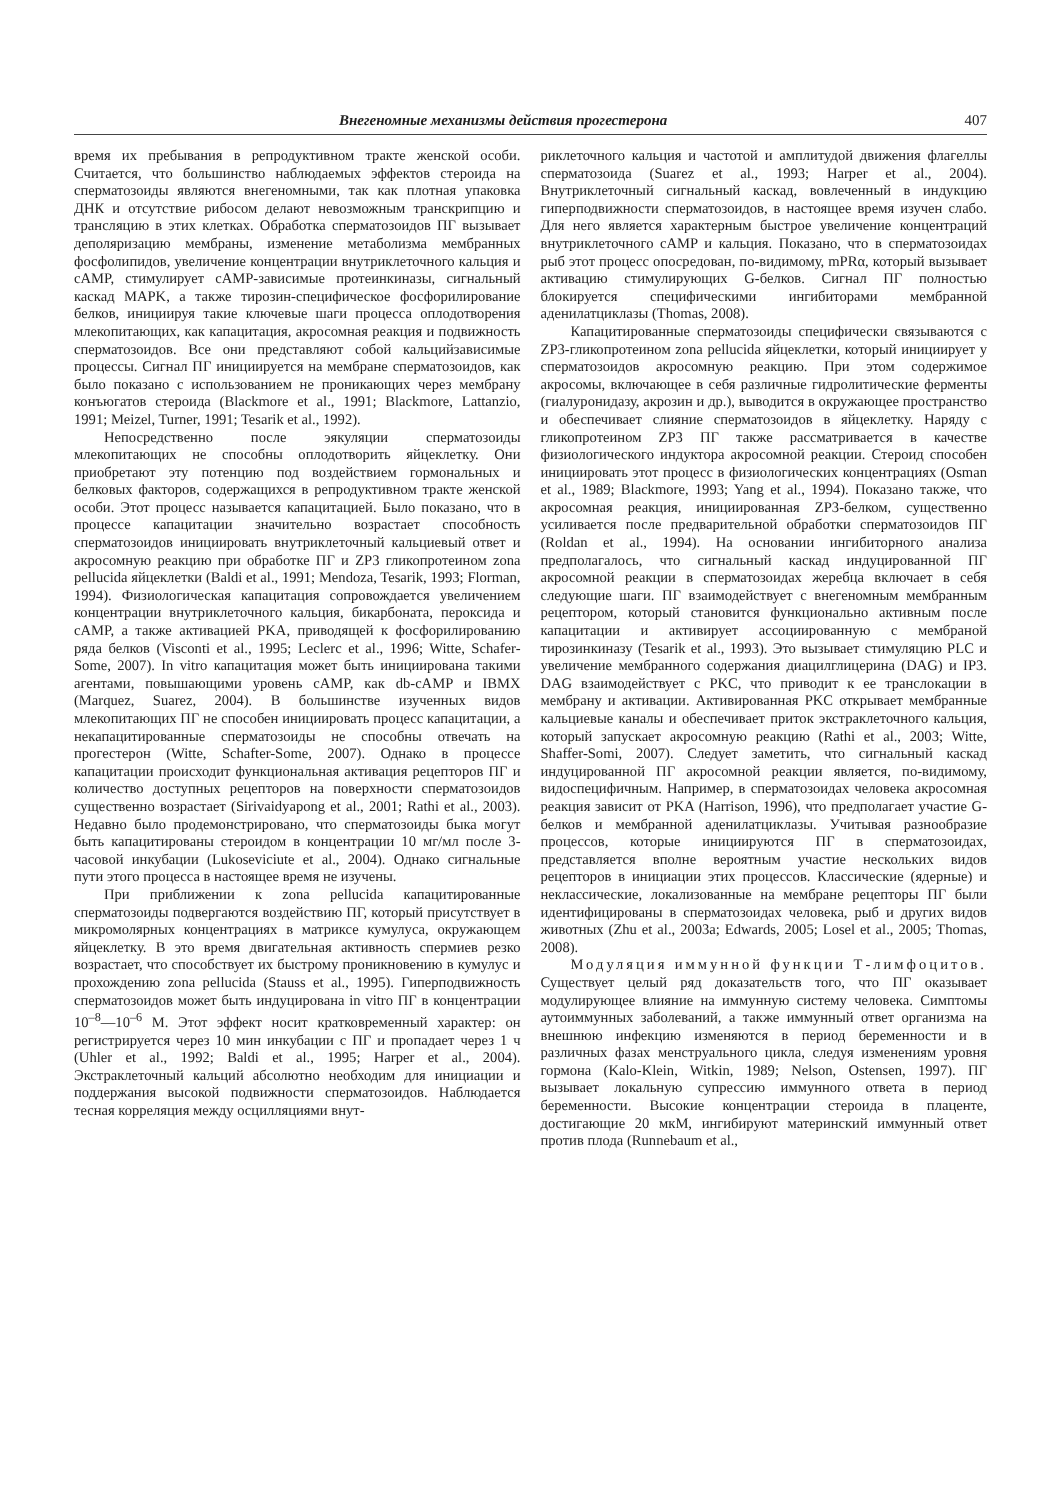Внегеномные механизмы действия прогестерона 407
время их пребывания в репродуктивном тракте женской особи. Считается, что большинство наблюдаемых эффектов стероида на сперматозоиды являются внегеномными, так как плотная упаковка ДНК и отсутствие рибосом делают невозможным транскрипцию и трансляцию в этих клетках. Обработка сперматозоидов ПГ вызывает деполяризацию мембраны, изменение метаболизма мембранных фосфолипидов, увеличение концентрации внутриклеточного кальция и cAMP, стимулирует cAMP-зависимые протеинкиназы, сигнальный каскад MAPK, а также тирозин-специфическое фосфорилирование белков, инициируя такие ключевые шаги процесса оплодотворения млекопитающих, как капацитация, акросомная реакция и подвижность сперматозоидов. Все они представляют собой кальцийзависимые процессы. Сигнал ПГ инициируется на мембране сперматозоидов, как было показано с использованием не проникающих через мембрану конъюгатов стероида (Blackmore et al., 1991; Blackmore, Lattanzio, 1991; Meizel, Turner, 1991; Tesarik et al., 1992).
Непосредственно после эякуляции сперматозоиды млекопитающих не способны оплодотворить яйцеклетку. Они приобретают эту потенцию под воздействием гормональных и белковых факторов, содержащихся в репродуктивном тракте женской особи. Этот процесс называется капацитацией. Было показано, что в процессе капацитации значительно возрастает способность сперматозоидов инициировать внутриклеточный кальциевый ответ и акросомную реакцию при обработке ПГ и ZP3 гликопротеином zona pellucida яйцеклетки (Baldi et al., 1991; Mendoza, Tesarik, 1993; Florman, 1994). Физиологическая капацитация сопровождается увеличением концентрации внутриклеточного кальция, бикарбоната, пероксида и cAMP, а также активацией PKA, приводящей к фосфорилированию ряда белков (Visconti et al., 1995; Leclerc et al., 1996; Witte, Schafer-Some, 2007). In vitro капацитация может быть инициирована такими агентами, повышающими уровень cAMP, как db-cAMP и IBMX (Marquez, Suarez, 2004). В большинстве изученных видов млекопитающих ПГ не способен инициировать процесс капацитации, а некапацитированные сперматозоиды не способны отвечать на прогестерон (Witte, Schafter-Some, 2007). Однако в процессе капацитации происходит функциональная активация рецепторов ПГ и количество доступных рецепторов на поверхности сперматозоидов существенно возрастает (Sirivaidyapong et al., 2001; Rathi et al., 2003). Недавно было продемонстрировано, что сперматозоиды быка могут быть капацитированы стероидом в концентрации 10 мг/мл после 3-часовой инкубации (Lukoseviciute et al., 2004). Однако сигнальные пути этого процесса в настоящее время не изучены.
При приближении к zona pellucida капацитированные сперматозоиды подвергаются воздействию ПГ, который присутствует в микромолярных концентрациях в матриксе кумулуса, окружающем яйцеклетку. В это время двигательная активность спермиев резко возрастает, что способствует их быстрому проникновению в кумулус и прохождению zona pellucida (Stauss et al., 1995). Гиперподвижность сперматозоидов может быть индуцирована in vitro ПГ в концентрации 10<sup>–8</sup>—10<sup>–6</sup> М. Этот эффект носит кратковременный характер: он регистрируется через 10 мин инкубации с ПГ и пропадает через 1 ч (Uhler et al., 1992; Baldi et al., 1995; Harper et al., 2004). Экстраклеточный кальций абсолютно необходим для инициации и поддержания высокой подвижности сперматозоидов. Наблюдается тесная корреляция между осцилляциями внут-
риклеточного кальция и частотой и амплитудой движения флагеллы сперматозоида (Suarez et al., 1993; Harper et al., 2004). Внутриклеточный сигнальный каскад, вовлеченный в индукцию гиперподвижности сперматозоидов, в настоящее время изучен слабо. Для него является характерным быстрое увеличение концентраций внутриклеточного cAMP и кальция. Показано, что в сперматозоидах рыб этот процесс опосредован, по-видимому, mPRα, который вызывает активацию стимулирующих G-белков. Сигнал ПГ полностью блокируется специфическими ингибиторами мембранной аденилатциклазы (Thomas, 2008).
Капацитированные сперматозоиды специфически связываются с ZP3-гликопротеином zona pellucida яйцеклетки, который инициирует у сперматозоидов акросомную реакцию. При этом содержимое акросомы, включающее в себя различные гидролитические ферменты (гиалуронидазу, акрозин и др.), выводится в окружающее пространство и обеспечивает слияние сперматозоидов в яйцеклетку. Наряду с гликопротеином ZP3 ПГ также рассматривается в качестве физиологического индуктора акросомной реакции. Стероид способен инициировать этот процесс в физиологических концентрациях (Osman et al., 1989; Blackmore, 1993; Yang et al., 1994). Показано также, что акросомная реакция, инициированная ZP3-белком, существенно усиливается после предварительной обработки сперматозоидов ПГ (Roldan et al., 1994). На основании ингибиторного анализа предполагалось, что сигнальный каскад индуцированной ПГ акросомной реакции в сперматозоидах жеребца включает в себя следующие шаги. ПГ взаимодействует с внегеномным мембранным рецептором, который становится функционально активным после капацитации и активирует ассоциированную с мембраной тирозинкиназу (Tesarik et al., 1993). Это вызывает стимуляцию PLC и увеличение мембранного содержания диацилглицерина (DAG) и IP3. DAG взаимодействует с PKC, что приводит к ее транслокации в мембрану и активации. Активированная PKC открывает мембранные кальциевые каналы и обеспечивает приток экстраклеточного кальция, который запускает акросомную реакцию (Rathi et al., 2003; Witte, Shaffer-Somi, 2007). Следует заметить, что сигнальный каскад индуцированной ПГ акросомной реакции является, по-видимому, видоспецифичным. Например, в сперматозоидах человека акросомная реакция зависит от PKA (Harrison, 1996), что предполагает участие G-белков и мембранной аденилатциклазы. Учитывая разнообразие процессов, которые инициируются ПГ в сперматозоидах, представляется вполне вероятным участие нескольких видов рецепторов в инициации этих процессов. Классические (ядерные) и неклассические, локализованные на мембране рецепторы ПГ были идентифицированы в сперматозоидах человека, рыб и других видов животных (Zhu et al., 2003a; Edwards, 2005; Losel et al., 2005; Thomas, 2008).
Модуляция иммунной функции Т-лимфоцитов. Существует целый ряд доказательств того, что ПГ оказывает модулирующее влияние на иммунную систему человека. Симптомы аутоиммунных заболеваний, а также иммунный ответ организма на внешнюю инфекцию изменяются в период беременности и в различных фазах менструального цикла, следуя изменениям уровня гормона (Kalo-Klein, Witkin, 1989; Nelson, Ostensen, 1997). ПГ вызывает локальную супрессию иммунного ответа в период беременности. Высокие концентрации стероида в плаценте, достигающие 20 мкМ, ингибируют материнский иммунный ответ против плода (Runnebaum et al.,